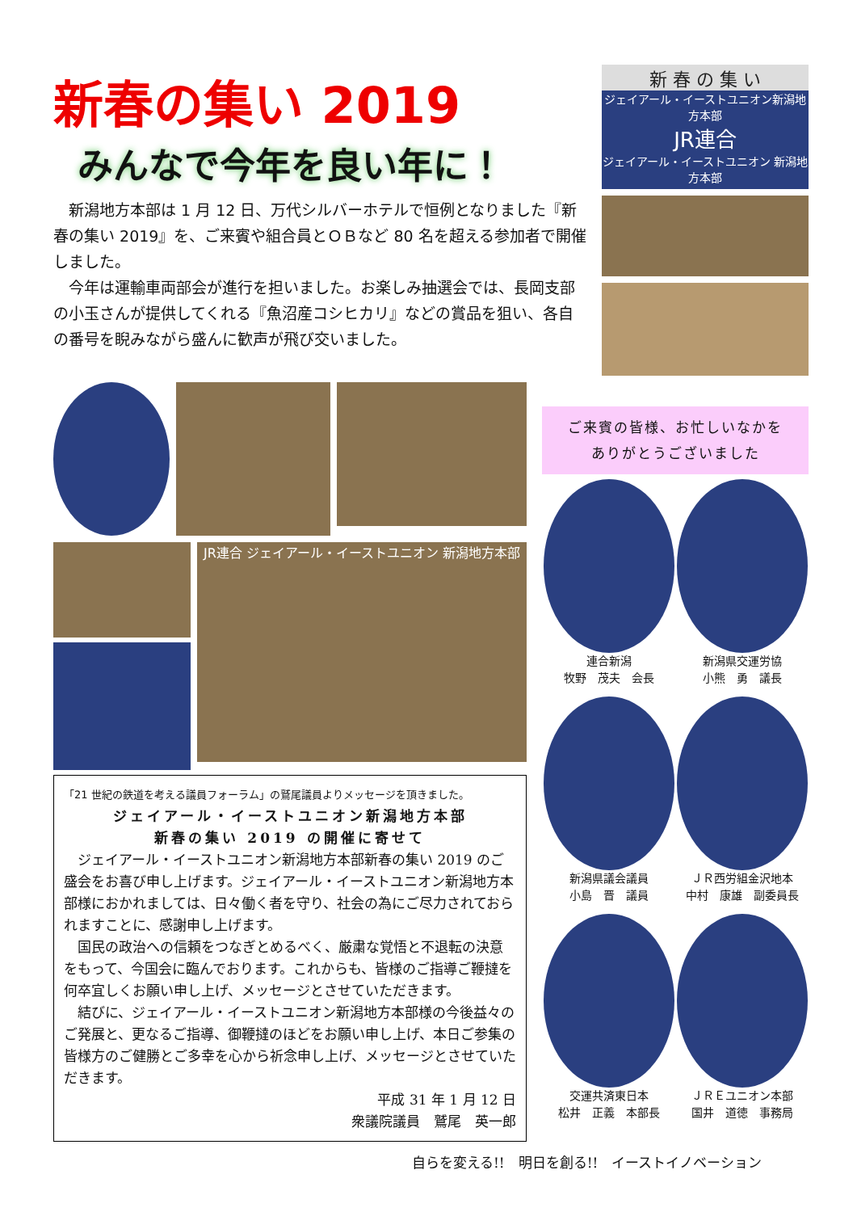新春の集い 2019
みんなで今年を良い年に！
新潟地方本部は 1 月 12 日、万代シルバーホテルで恒例となりました『新春の集い 2019』を、ご来賓や組合員とＯＢなど 80 名を超える参加者で開催しました。
今年は運輸車両部会が進行を担いました。お楽しみ抽選会では、長岡支部の小玉さんが提供してくれる『魚沼産コシヒカリ』などの賞品を狙い、各自の番号を睨みながら盛んに歓声が飛び交いました。
新 春 の 集 い
ジェイアール・イーストユニオン新潟地方本部
JR連合
ジェイアール・イーストユニオン 新潟地方本部
JR連合 ジェイアール・イーストユニオン 新潟地方本部
「21 世紀の鉄道を考える議員フォーラム」の鷲尾議員よりメッセージを頂きました。
ジェイアール・イーストユニオン新潟地方本部
新春の集い 2019 の開催に寄せて
ジェイアール・イーストユニオン新潟地方本部新春の集い 2019 のご盛会をお喜び申し上げます。ジェイアール・イーストユニオン新潟地方本部様におかれましては、日々働く者を守り、社会の為にご尽力されておられますことに、感謝申し上げます。
国民の政治への信頼をつなぎとめるべく、厳粛な覚悟と不退転の決意をもって、今国会に臨んでおります。これからも、皆様のご指導ご鞭撻を何卒宜しくお願い申し上げ、メッセージとさせていただきます。
結びに、ジェイアール・イーストユニオン新潟地方本部様の今後益々のご発展と、更なるご指導、御鞭撻のほどをお願い申し上げ、本日ご参集の皆様方のご健勝とご多幸を心から祈念申し上げ、メッセージとさせていただきます。
平成 31 年 1 月 12 日
衆議院議員　鷲尾　英一郎
ご来賓の皆様、お忙しいなかを
ありがとうございました
連合新潟
牧野　茂夫　会長
新潟県交運労協
小熊　勇　議長
新潟県議会議員
小島　晋　議員
ＪＲ西労組金沢地本
中村　康雄　副委員長
交運共済東日本
松井　正義　本部長
ＪＲＥユニオン本部
国井　道徳　事務局
自らを変える!!　明日を創る!!　イーストイノベーション